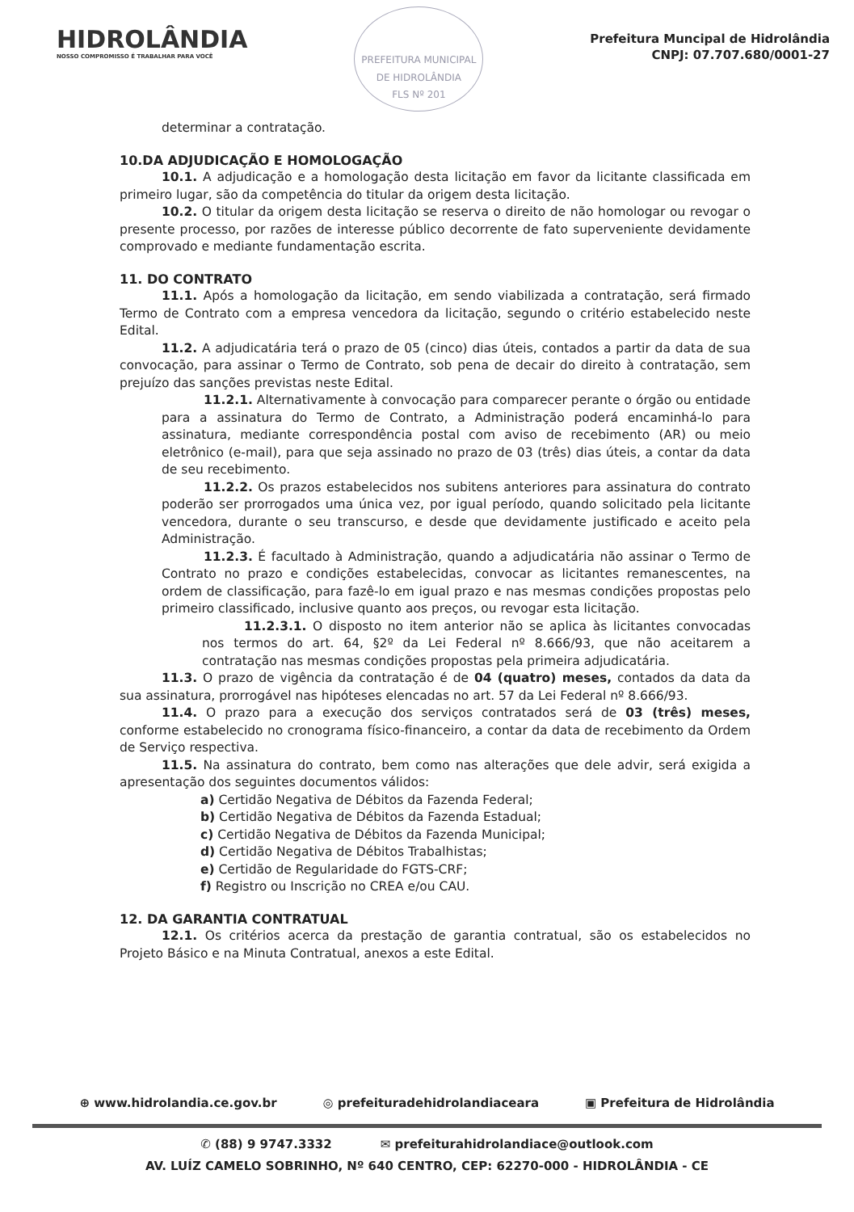HIDROLÂNDIA
NOSSO COMPROMISSO É TRABALHAR PARA VOCÊ
PREFEITURA MUNICIPAL DE HIDROLÂNDIA
FLS Nº 201
Prefeitura Muncipal de Hidrolândia
CNPJ: 07.707.680/0001-27
determinar a contratação.
10.DA ADJUDICAÇÃO E HOMOLOGAÇÃO
10.1. A adjudicação e a homologação desta licitação em favor da licitante classificada em primeiro lugar, são da competência do titular da origem desta licitação.
10.2. O titular da origem desta licitação se reserva o direito de não homologar ou revogar o presente processo, por razões de interesse público decorrente de fato superveniente devidamente comprovado e mediante fundamentação escrita.
11. DO CONTRATO
11.1. Após a homologação da licitação, em sendo viabilizada a contratação, será firmado Termo de Contrato com a empresa vencedora da licitação, segundo o critério estabelecido neste Edital.
11.2. A adjudicatária terá o prazo de 05 (cinco) dias úteis, contados a partir da data de sua convocação, para assinar o Termo de Contrato, sob pena de decair do direito à contratação, sem prejuízo das sanções previstas neste Edital.
11.2.1. Alternativamente à convocação para comparecer perante o órgão ou entidade para a assinatura do Termo de Contrato, a Administração poderá encaminhá-lo para assinatura, mediante correspondência postal com aviso de recebimento (AR) ou meio eletrônico (e-mail), para que seja assinado no prazo de 03 (três) dias úteis, a contar da data de seu recebimento.
11.2.2. Os prazos estabelecidos nos subitens anteriores para assinatura do contrato poderão ser prorrogados uma única vez, por igual período, quando solicitado pela licitante vencedora, durante o seu transcurso, e desde que devidamente justificado e aceito pela Administração.
11.2.3. É facultado à Administração, quando a adjudicatária não assinar o Termo de Contrato no prazo e condições estabelecidas, convocar as licitantes remanescentes, na ordem de classificação, para fazê-lo em igual prazo e nas mesmas condições propostas pelo primeiro classificado, inclusive quanto aos preços, ou revogar esta licitação.
11.2.3.1. O disposto no item anterior não se aplica às licitantes convocadas nos termos do art. 64, §2º da Lei Federal nº 8.666/93, que não aceitarem a contratação nas mesmas condições propostas pela primeira adjudicatária.
11.3. O prazo de vigência da contratação é de 04 (quatro) meses, contados da data da sua assinatura, prorrogável nas hipóteses elencadas no art. 57 da Lei Federal nº 8.666/93.
11.4. O prazo para a execução dos serviços contratados será de 03 (três) meses, conforme estabelecido no cronograma físico-financeiro, a contar da data de recebimento da Ordem de Serviço respectiva.
11.5. Na assinatura do contrato, bem como nas alterações que dele advir, será exigida a apresentação dos seguintes documentos válidos:
a) Certidão Negativa de Débitos da Fazenda Federal;
b) Certidão Negativa de Débitos da Fazenda Estadual;
c) Certidão Negativa de Débitos da Fazenda Municipal;
d) Certidão Negativa de Débitos Trabalhistas;
e) Certidão de Regularidade do FGTS-CRF;
f) Registro ou Inscrição no CREA e/ou CAU.
12. DA GARANTIA CONTRATUAL
12.1. Os critérios acerca da prestação de garantia contratual, são os estabelecidos no Projeto Básico e na Minuta Contratual, anexos a este Edital.
⊕ www.hidrolandia.ce.gov.br ◎ prefeituradehidrolandiaceara ▣ Prefeitura de Hidrolândia
✆ (88) 9 9747.3332 ✉ prefeiturahidrolandiace@outlook.com
AV. LUÍZ CAMELO SOBRINHO, Nº 640 CENTRO, CEP: 62270-000 - HIDROLÂNDIA - CE